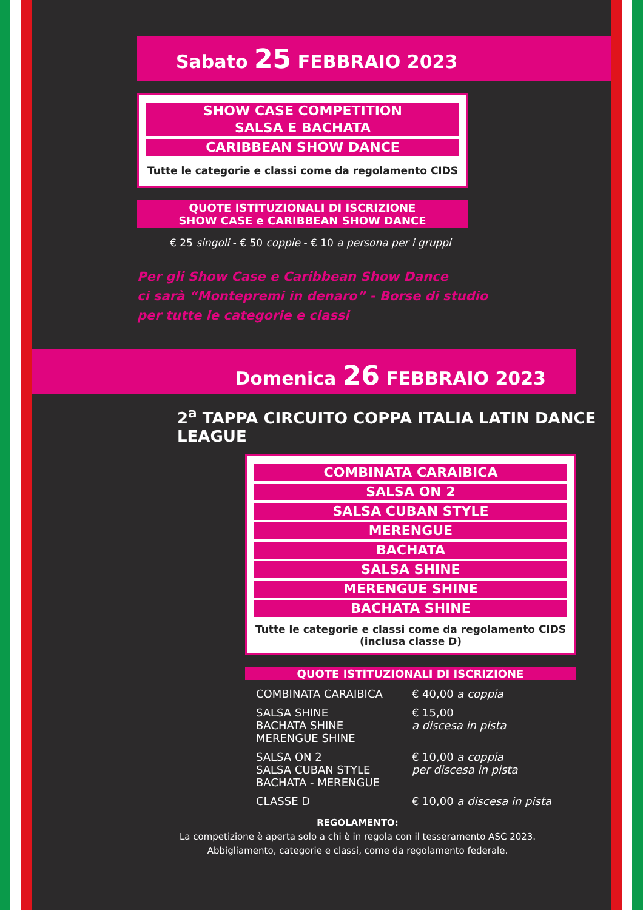Sabato 25 FEBBRAIO 2023
SHOW CASE COMPETITION
SALSA E BACHATA
CARIBBEAN SHOW DANCE
Tutte le categorie e classi come da regolamento CIDS
QUOTE ISTITUZIONALI DI ISCRIZIONE
SHOW CASE e CARIBBEAN SHOW DANCE
€ 25 singoli - € 50 coppie - € 10 a persona per i gruppi
Per gli Show Case e Caribbean Show Dance
ci sarà “Montepremi in denaro” - Borse di studio
per tutte le categorie e classi
Domenica 26 FEBBRAIO 2023
2<sup>a</sup> TAPPA CIRCUITO COPPA ITALIA LATIN DANCE LEAGUE
COMBINATA CARAIBICA
SALSA ON 2
SALSA CUBAN STYLE
MERENGUE
BACHATA
SALSA SHINE
MERENGUE SHINE
BACHATA SHINE
Tutte le categorie e classi come da regolamento CIDS
(inclusa classe D)
QUOTE ISTITUZIONALI DI ISCRIZIONE
| COMBINATA CARAIBICA | € 40,00 a coppia |
| SALSA SHINE BACHATA SHINE MERENGUE SHINE | € 15,00 a discesa in pista |
| SALSA ON 2 SALSA CUBAN STYLE BACHATA - MERENGUE | € 10,00 a coppia per discesa in pista |
| CLASSE D | € 10,00 a discesa in pista |
REGOLAMENTO:
La competizione è aperta solo a chi è in regola con il tesseramento ASC 2023.
Abbigliamento, categorie e classi, come da regolamento federale.